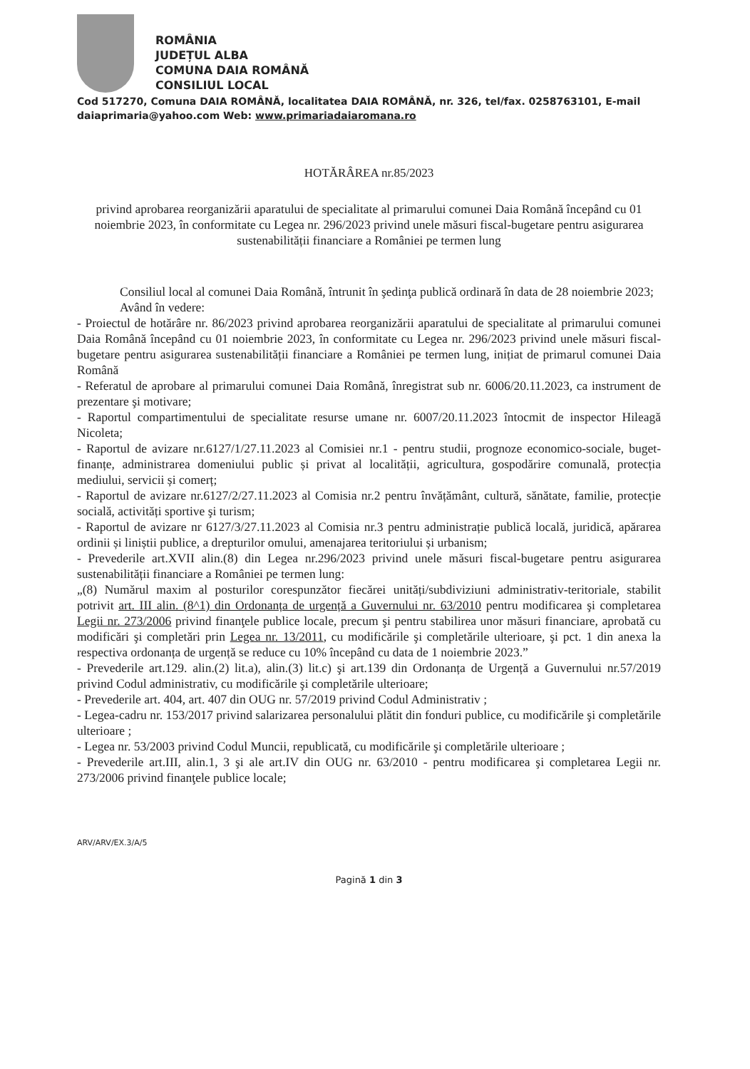ROMÂNIA
JUDEȚUL ALBA
COMUNA DAIA ROMÂNĂ
CONSILIUL LOCAL
Cod 517270, Comuna DAIA ROMÂNĂ, localitatea DAIA ROMÂNĂ, nr. 326, tel/fax. 0258763101, E-mail daiaprimaria@yahoo.com Web: www.primariadaiaromana.ro
HOTĂRÂREA nr.85/2023
privind aprobarea reorganizării aparatului de specialitate al primarului comunei Daia Română începând cu 01 noiembrie 2023, în conformitate cu Legea nr. 296/2023 privind unele măsuri fiscal-bugetare pentru asigurarea sustenabilității financiare a României pe termen lung
Consiliul local al comunei Daia Română, întrunit în şedinţa publică ordinară în data de 28 noiembrie 2023;
Având în vedere:
- Proiectul de hotărâre nr. 86/2023 privind aprobarea reorganizării aparatului de specialitate al primarului comunei Daia Română începând cu 01 noiembrie 2023, în conformitate cu Legea nr. 296/2023 privind unele măsuri fiscal-bugetare pentru asigurarea sustenabilității financiare a României pe termen lung, inițiat de primarul comunei Daia Română
- Referatul de aprobare al primarului comunei Daia Română, înregistrat sub nr. 6006/20.11.2023, ca instrument de prezentare şi motivare;
- Raportul compartimentului de specialitate resurse umane nr. 6007/20.11.2023 întocmit de inspector Hileagă Nicoleta;
- Raportul de avizare nr.6127/1/27.11.2023 al Comisiei nr.1 - pentru studii, prognoze economico-sociale, buget-finanțe, administrarea domeniului public și privat al localității, agricultura, gospodărire comunală, protecția mediului, servicii și comerț;
- Raportul de avizare nr.6127/2/27.11.2023 al Comisia nr.2 pentru învățământ, cultură, sănătate, familie, protecție socială, activități sportive şi turism;
- Raportul de avizare nr 6127/3/27.11.2023 al Comisia nr.3 pentru administrație publică locală, juridică, apărarea ordinii și liniștii publice, a drepturilor omului, amenajarea teritoriului și urbanism;
- Prevederile art.XVII alin.(8) din Legea nr.296/2023 privind unele măsuri fiscal-bugetare pentru asigurarea sustenabilității financiare a României pe termen lung:
„(8) Numărul maxim al posturilor corespunzător fiecărei unități/subdiviziuni administrativ-teritoriale, stabilit potrivit art. III alin. (8^1) din Ordonanța de urgență a Guvernului nr. 63/2010 pentru modificarea şi completarea Legii nr. 273/2006 privind finanţele publice locale, precum şi pentru stabilirea unor măsuri financiare, aprobată cu modificări şi completări prin Legea nr. 13/2011, cu modificările şi completările ulterioare, şi pct. 1 din anexa la respectiva ordonanța de urgență se reduce cu 10% începând cu data de 1 noiembrie 2023.”
- Prevederile art.129. alin.(2) lit.a), alin.(3) lit.c) şi art.139 din Ordonanța de Urgență a Guvernului nr.57/2019 privind Codul administrativ, cu modificările şi completările ulterioare;
- Prevederile art. 404, art. 407 din OUG nr. 57/2019 privind Codul Administrativ ;
- Legea-cadru nr. 153/2017 privind salarizarea personalului plătit din fonduri publice, cu modificările şi completările ulterioare ;
- Legea nr. 53/2003 privind Codul Muncii, republicată, cu modificările şi completările ulterioare ;
- Prevederile art.III, alin.1, 3 şi ale art.IV din OUG nr. 63/2010 - pentru modificarea şi completarea Legii nr. 273/2006 privind finanţele publice locale;
ARV/ARV/EX.3/A/5
Pagină 1 din 3